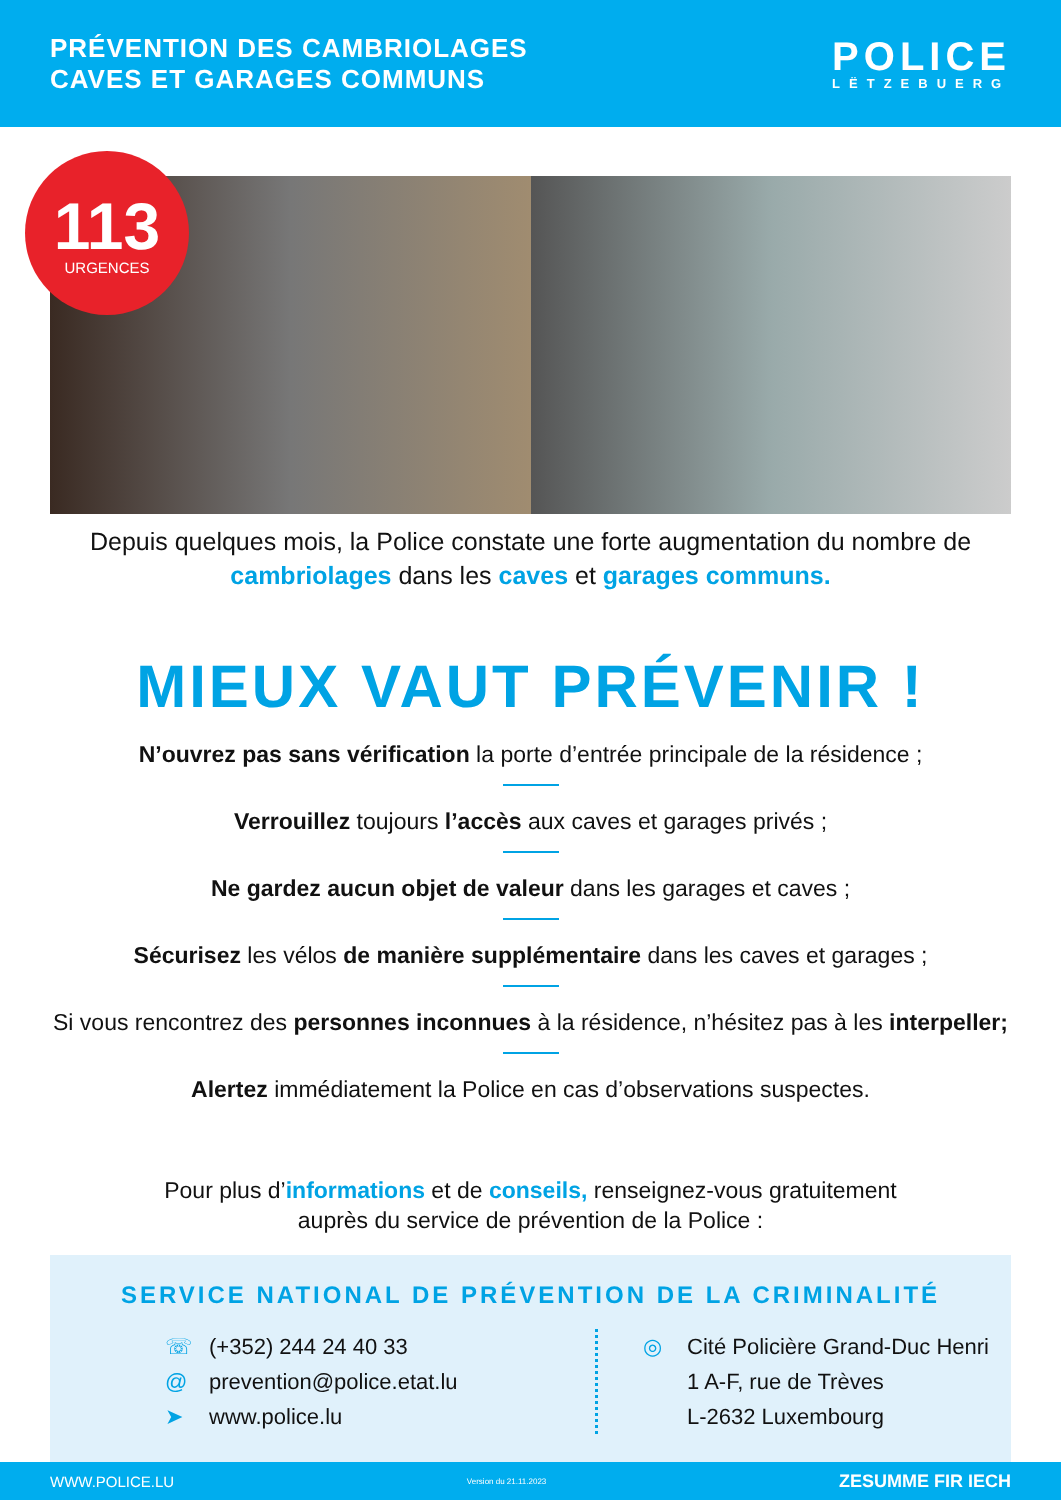PRÉVENTION DES CAMBRIOLAGES
CAVES ET GARAGES COMMUNS
POLICE
LËTZEBUERG
113
URGENCES
Depuis quelques mois, la Police constate une forte augmentation du nombre de cambriolages dans les caves et garages communs.
MIEUX VAUT PRÉVENIR !
N’ouvrez pas sans vérification la porte d’entrée principale de la résidence ;
Verrouillez toujours l’accès aux caves et garages privés ;
Ne gardez aucun objet de valeur dans les garages et caves ;
Sécurisez les vélos de manière supplémentaire dans les caves et garages ;
Si vous rencontrez des personnes inconnues à la résidence, n’hésitez pas à les interpeller;
Alertez immédiatement la Police en cas d’observations suspectes.
Pour plus d’informations et de conseils, renseignez-vous gratuitement
auprès du service de prévention de la Police :
SERVICE NATIONAL DE PRÉVENTION DE LA CRIMINALITÉ
☏ (+352) 244 24 40 33
@ prevention@police.etat.lu
➤ www.police.lu
◎ Cité Policière Grand-Duc Henri
1 A-F, rue de Trèves
L-2632 Luxembourg
WWW.POLICE.LU Version du 21.11.2023 ZESUMME FIR IECH